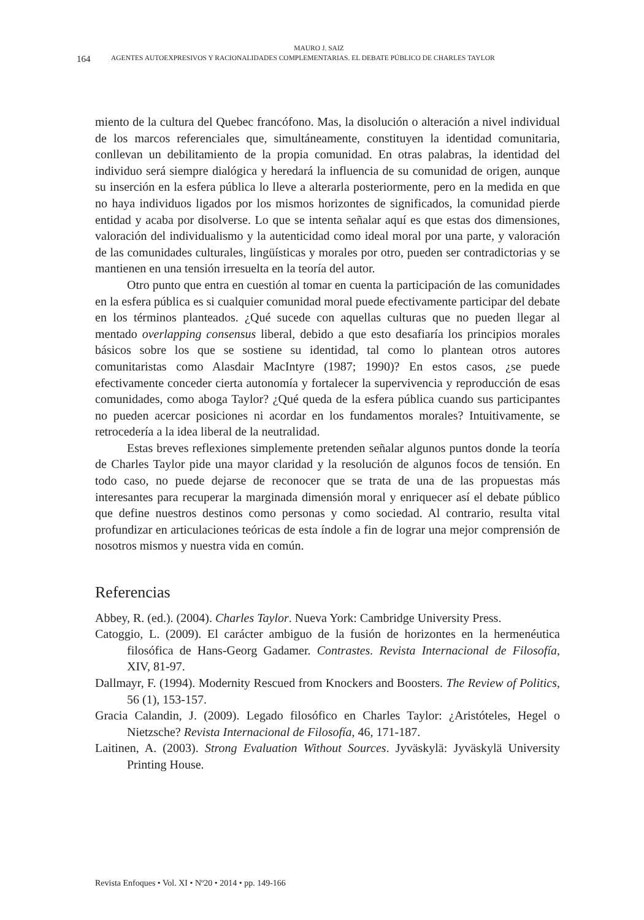MAURO J. SAIZ
164 AGENTES AUTOEXPRESIVOS Y RACIONALIDADES COMPLEMENTARIAS. EL DEBATE PÚBLICO DE CHARLES TAYLOR
miento de la cultura del Quebec francófono. Mas, la disolución o alteración a nivel individual de los marcos referenciales que, simultáneamente, constituyen la identidad comunitaria, conllevan un debilitamiento de la propia comunidad. En otras palabras, la identidad del individuo será siempre dialógica y heredará la influencia de su comunidad de origen, aunque su inserción en la esfera pública lo lleve a alterarla posteriormente, pero en la medida en que no haya individuos ligados por los mismos horizontes de significados, la comunidad pierde entidad y acaba por disolverse. Lo que se intenta señalar aquí es que estas dos dimensiones, valoración del individualismo y la autenticidad como ideal moral por una parte, y valoración de las comunidades culturales, lingüísticas y morales por otro, pueden ser contradictorias y se mantienen en una tensión irresuelta en la teoría del autor.
Otro punto que entra en cuestión al tomar en cuenta la participación de las comunidades en la esfera pública es si cualquier comunidad moral puede efectivamente participar del debate en los términos planteados. ¿Qué sucede con aquellas culturas que no pueden llegar al mentado overlapping consensus liberal, debido a que esto desafiaría los principios morales básicos sobre los que se sostiene su identidad, tal como lo plantean otros autores comunitaristas como Alasdair MacIntyre (1987; 1990)? En estos casos, ¿se puede efectivamente conceder cierta autonomía y fortalecer la supervivencia y reproducción de esas comunidades, como aboga Taylor? ¿Qué queda de la esfera pública cuando sus participantes no pueden acercar posiciones ni acordar en los fundamentos morales? Intuitivamente, se retrocedería a la idea liberal de la neutralidad.
Estas breves reflexiones simplemente pretenden señalar algunos puntos donde la teoría de Charles Taylor pide una mayor claridad y la resolución de algunos focos de tensión. En todo caso, no puede dejarse de reconocer que se trata de una de las propuestas más interesantes para recuperar la marginada dimensión moral y enriquecer así el debate público que define nuestros destinos como personas y como sociedad. Al contrario, resulta vital profundizar en articulaciones teóricas de esta índole a fin de lograr una mejor comprensión de nosotros mismos y nuestra vida en común.
Referencias
Abbey, R. (ed.). (2004). Charles Taylor. Nueva York: Cambridge University Press.
Catoggio, L. (2009). El carácter ambiguo de la fusión de horizontes en la hermenéutica filosófica de Hans-Georg Gadamer. Contrastes. Revista Internacional de Filosofía, XIV, 81-97.
Dallmayr, F. (1994). Modernity Rescued from Knockers and Boosters. The Review of Politics, 56 (1), 153-157.
Gracia Calandin, J. (2009). Legado filosófico en Charles Taylor: ¿Aristóteles, Hegel o Nietzsche? Revista Internacional de Filosofía, 46, 171-187.
Laitinen, A. (2003). Strong Evaluation Without Sources. Jyväskylä: Jyväskylä University Printing House.
Revista Enfoques • Vol. XI • Nº20 • 2014 • pp. 149-166